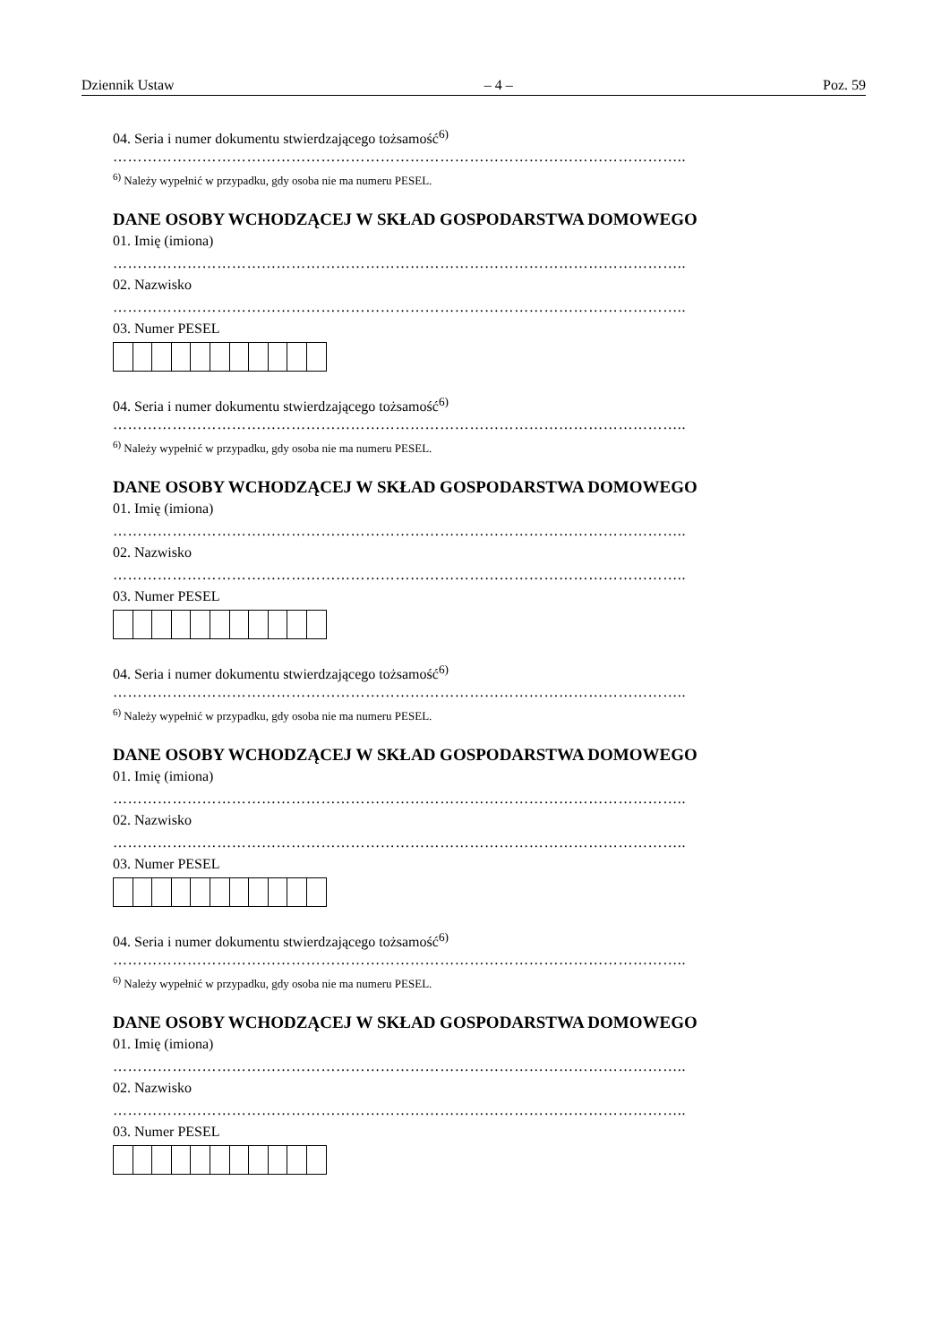Dziennik Ustaw – 4 – Poz. 59
04. Seria i numer dokumentu stwierdzającego tożsamość<sup>6)</sup>
……………………………………………………………………………………………………..
<sup>6)</sup> Należy wypełnić w przypadku, gdy osoba nie ma numeru PESEL.
DANE OSOBY WCHODZĄCEJ W SKŁAD GOSPODARSTWA DOMOWEGO
01. Imię (imiona)
……………………………………………………………………………………………………..
02. Nazwisko
……………………………………………………………………………………………………..
03. Numer PESEL
04. Seria i numer dokumentu stwierdzającego tożsamość<sup>6)</sup>
……………………………………………………………………………………………………..
<sup>6)</sup> Należy wypełnić w przypadku, gdy osoba nie ma numeru PESEL.
DANE OSOBY WCHODZĄCEJ W SKŁAD GOSPODARSTWA DOMOWEGO
01. Imię (imiona)
……………………………………………………………………………………………………..
02. Nazwisko
……………………………………………………………………………………………………..
03. Numer PESEL
04. Seria i numer dokumentu stwierdzającego tożsamość<sup>6)</sup>
……………………………………………………………………………………………………..
<sup>6)</sup> Należy wypełnić w przypadku, gdy osoba nie ma numeru PESEL.
DANE OSOBY WCHODZĄCEJ W SKŁAD GOSPODARSTWA DOMOWEGO
01. Imię (imiona)
……………………………………………………………………………………………………..
02. Nazwisko
……………………………………………………………………………………………………..
03. Numer PESEL
04. Seria i numer dokumentu stwierdzającego tożsamość<sup>6)</sup>
……………………………………………………………………………………………………..
<sup>6)</sup> Należy wypełnić w przypadku, gdy osoba nie ma numeru PESEL.
DANE OSOBY WCHODZĄCEJ W SKŁAD GOSPODARSTWA DOMOWEGO
01. Imię (imiona)
……………………………………………………………………………………………………..
02. Nazwisko
……………………………………………………………………………………………………..
03. Numer PESEL